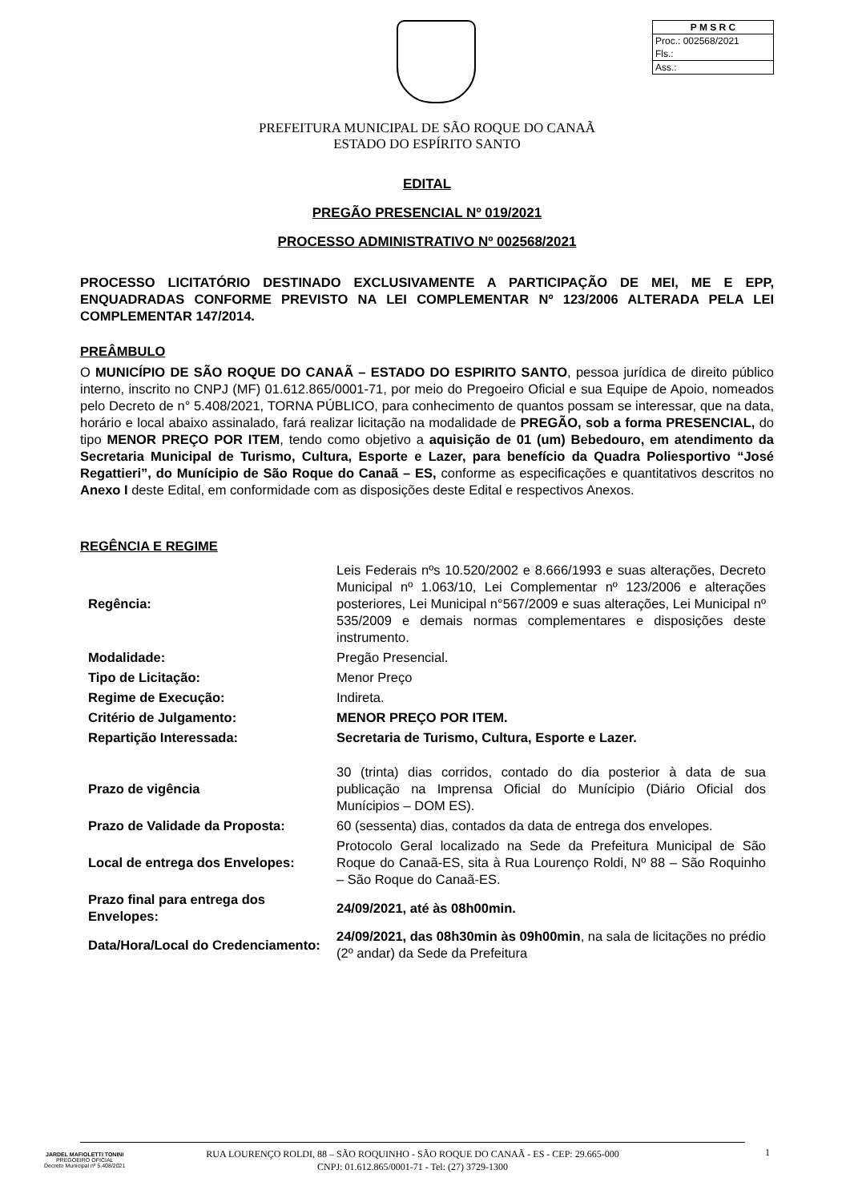P M S R C
Proc.: 002568/2021
Fls.:
Ass.:
PREFEITURA MUNICIPAL DE SÃO ROQUE DO CANAÃ
ESTADO DO ESPÍRITO SANTO
EDITAL
PREGÃO PRESENCIAL Nº 019/2021
PROCESSO ADMINISTRATIVO Nº 002568/2021
PROCESSO LICITATÓRIO DESTINADO EXCLUSIVAMENTE A PARTICIPAÇÃO DE MEI, ME E EPP, ENQUADRADAS CONFORME PREVISTO NA LEI COMPLEMENTAR Nº 123/2006 ALTERADA PELA LEI COMPLEMENTAR 147/2014.
PREÂMBULO
O MUNICÍPIO DE SÃO ROQUE DO CANAÃ – ESTADO DO ESPIRITO SANTO, pessoa jurídica de direito público interno, inscrito no CNPJ (MF) 01.612.865/0001-71, por meio do Pregoeiro Oficial e sua Equipe de Apoio, nomeados pelo Decreto de n° 5.408/2021, TORNA PÚBLICO, para conhecimento de quantos possam se interessar, que na data, horário e local abaixo assinalado, fará realizar licitação na modalidade de PREGÃO, sob a forma PRESENCIAL, do tipo MENOR PREÇO POR ITEM, tendo como objetivo a aquisição de 01 (um) Bebedouro, em atendimento da Secretaria Municipal de Turismo, Cultura, Esporte e Lazer, para benefício da Quadra Poliesportivo “José Regattieri”, do Munícipio de São Roque do Canaã – ES, conforme as especificações e quantitativos descritos no Anexo I deste Edital, em conformidade com as disposições deste Edital e respectivos Anexos.
REGÊNCIA E REGIME
| Regência: | Leis Federais nºs 10.520/2002 e 8.666/1993 e suas alterações, Decreto Municipal nº 1.063/10, Lei Complementar nº 123/2006 e alterações posteriores, Lei Municipal n°567/2009 e suas alterações, Lei Municipal nº 535/2009 e demais normas complementares e disposições deste instrumento. |
| Modalidade: | Pregão Presencial. |
| Tipo de Licitação: | Menor Preço |
| Regime de Execução: | Indireta. |
| Critério de Julgamento: | MENOR PREÇO POR ITEM. |
| Repartição Interessada: | Secretaria de Turismo, Cultura, Esporte e Lazer. |
| Prazo de vigência | 30 (trinta) dias corridos, contado do dia posterior à data de sua publicação na Imprensa Oficial do Munícipio (Diário Oficial dos Munícipios – DOM ES). |
| Prazo de Validade da Proposta: | 60 (sessenta) dias, contados da data de entrega dos envelopes. |
| Local de entrega dos Envelopes: | Protocolo Geral localizado na Sede da Prefeitura Municipal de São Roque do Canaã-ES, sita à Rua Lourenço Roldi, Nº 88 – São Roquinho – São Roque do Canaã-ES. |
| Prazo final para entrega dos Envelopes: | 24/09/2021, até às 08h00min. |
| Data/Hora/Local do Credenciamento: | 24/09/2021, das 08h30min às 09h00min , na sala de licitações no prédio (2º andar) da Sede da Prefeitura |
JARDEL MAFIOLETTI TONINI
PREGOEIRO OFICIAL
Decreto Municipal nº 5.408/2021
RUA LOURENÇO ROLDI, 88 – SÃO ROQUINHO - SÃO ROQUE DO CANAÃ - ES - CEP: 29.665-000
CNPJ: 01.612.865/0001-71 - Tel: (27) 3729-1300
1